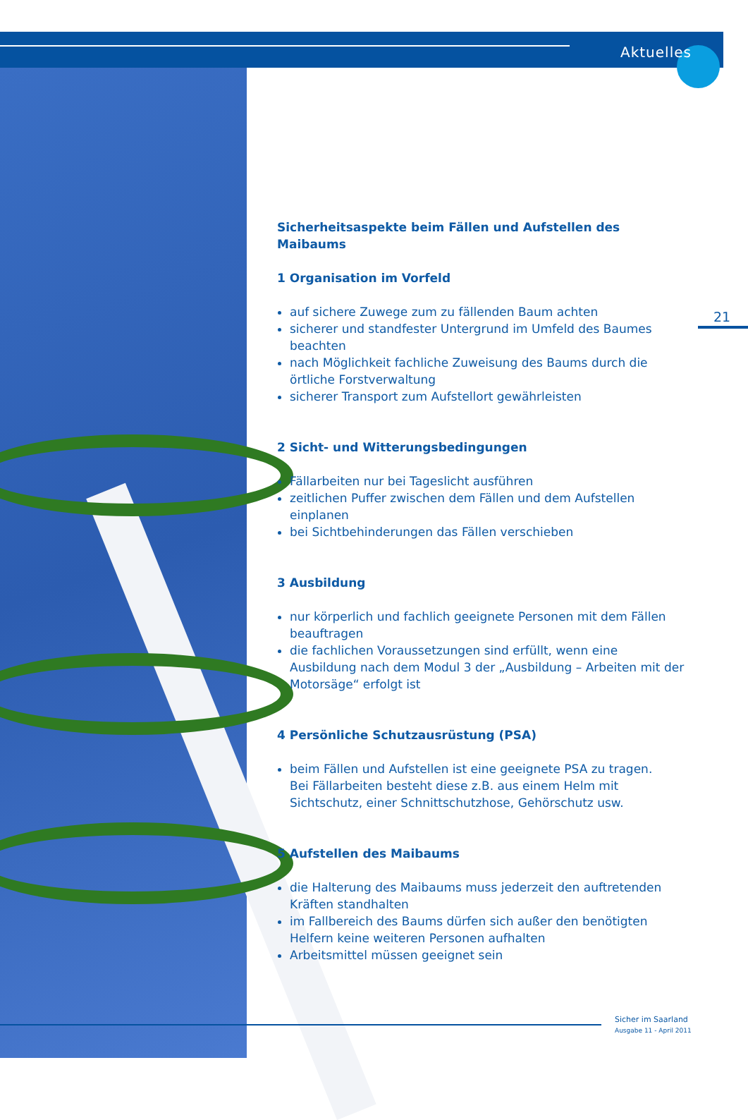Aktuelles
21
Sicherheitsaspekte beim Fällen und Aufstellen des Maibaums
1 Organisation im Vorfeld
auf sichere Zuwege zum zu fällenden Baum achten
sicherer und standfester Untergrund im Umfeld des Baumes beachten
nach Möglichkeit fachliche Zuweisung des Baums durch die örtliche Forstverwaltung
sicherer Transport zum Aufstellort gewährleisten
2 Sicht- und Witterungsbedingungen
Fällarbeiten nur bei Tageslicht ausführen
zeitlichen Puffer zwischen dem Fällen und dem Aufstellen einplanen
bei Sichtbehinderungen das Fällen verschieben
3 Ausbildung
nur körperlich und fachlich geeignete Personen mit dem Fällen beauftragen
die fachlichen Voraussetzungen sind erfüllt, wenn eine Ausbildung nach dem Modul 3 der „Ausbildung – Arbeiten mit der Motorsäge“ erfolgt ist
4 Persönliche Schutzausrüstung (PSA)
beim Fällen und Aufstellen ist eine geeignete PSA zu tragen.
Bei Fällarbeiten besteht diese z.B. aus einem Helm mit Sichtschutz, einer Schnittschutzhose, Gehörschutz usw.
5 Aufstellen des Maibaums
die Halterung des Maibaums muss jederzeit den auftretenden Kräften standhalten
im Fallbereich des Baums dürfen sich außer den benötigten Helfern keine weiteren Personen aufhalten
Arbeitsmittel müssen geeignet sein
Sicher im Saarland
Ausgabe 11 - April 2011